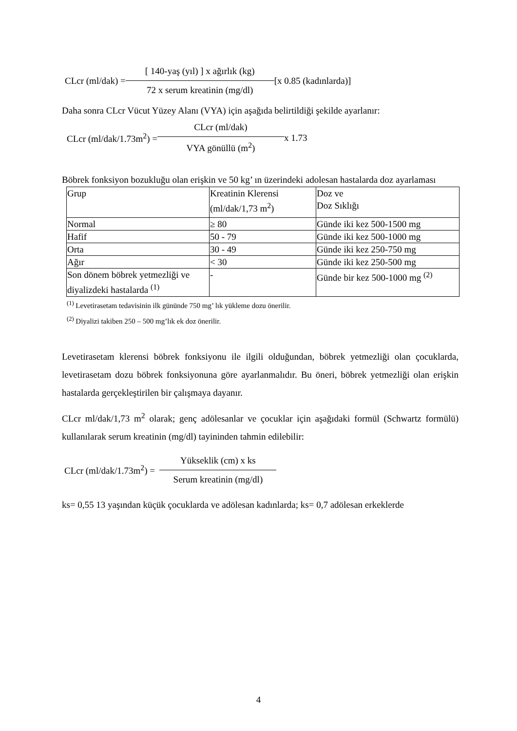CLcr (ml/dak) = [ 140-yaş (yıl) ] x ağırlık (kg)
72 x serum kreatinin (mg/dl) [x 0.85 (kadınlarda)]
Daha sonra CLcr Vücut Yüzey Alanı (VYA) için aşağıda belirtildiği şekilde ayarlanır:
CLcr (ml/dak/1.73m<sup>2</sup>) = CLcr (ml/dak)
VYA gönüllü (m<sup>2</sup>) x 1.73
Böbrek fonksiyon bozukluğu olan erişkin ve 50 kg’ ın üzerindeki adolesan hastalarda doz ayarlaması
| Grup | Kreatinin Klerensi (ml/dak/1,73 m<sup>2</sup>) | Doz ve Doz Sıklığı |
| Normal | ≥ 80 | Günde iki kez 500-1500 mg |
| Hafif | 50 - 79 | Günde iki kez 500-1000 mg |
| Orta | 30 - 49 | Günde iki kez 250-750 mg |
| Ağır | < 30 | Günde iki kez 250-500 mg |
| Son dönem böbrek yetmezliği ve diyalizdeki hastalarda <sup>(1)</sup> | - | Günde bir kez 500-1000 mg <sup>(2)</sup> |
<sup>(1)</sup> Levetirasetam tedavisinin ilk gününde 750 mg’ lık yükleme dozu önerilir.
<sup>(2)</sup> Diyalizi takiben 250 – 500 mg’lık ek doz önerilir.
Levetirasetam klerensi böbrek fonksiyonu ile ilgili olduğundan, böbrek yetmezliği olan çocuklarda, levetirasetam dozu böbrek fonksiyonuna göre ayarlanmalıdır. Bu öneri, böbrek yetmezliği olan erişkin hastalarda gerçekleştirilen bir çalışmaya dayanır.
CLcr ml/dak/1,73 m<sup>2</sup> olarak; genç adölesanlar ve çocuklar için aşağıdaki formül (Schwartz formülü) kullanılarak serum kreatinin (mg/dl) tayininden tahmin edilebilir:
CLcr (ml/dak/1.73m<sup>2</sup>) = Yükseklik (cm) x ks
Serum kreatinin (mg/dl)
ks= 0,55 13 yaşından küçük çocuklarda ve adölesan kadınlarda; ks= 0,7 adölesan erkeklerde
4